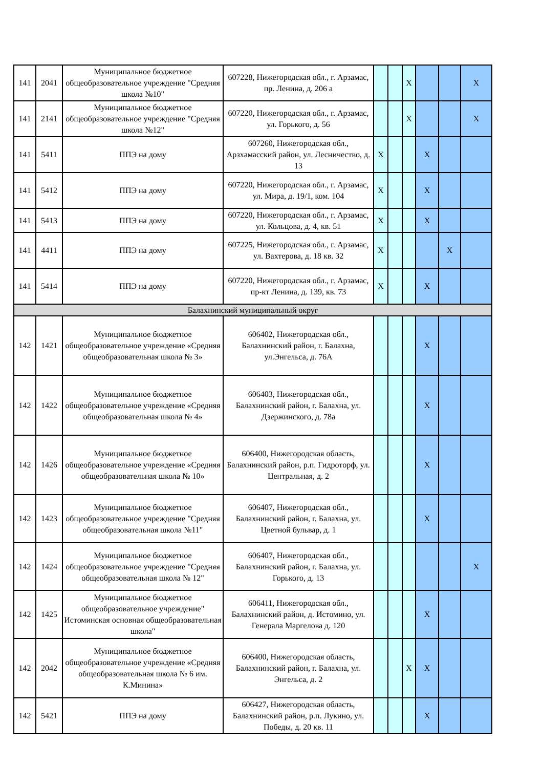| 141 | 2041 | Муниципальное бюджетное общеобразовательное учреждение "Средняя школа №10" | 607228, Нижегородская обл., г. Арзамас, пр. Ленина, д. 206 а | | | X | | | X |
| 141 | 2141 | Муниципальное бюджетное общеобразовательное учреждение "Средняя школа №12" | 607220, Нижегородская обл., г. Арзамас, ул. Горького, д. 56 | | | X | | | X |
| 141 | 5411 | ППЭ на дому | 607260, Нижегородская обл., Арзхамасский район, ул. Лесничество, д. 13 | X | | | X | | |
| 141 | 5412 | ППЭ на дому | 607220, Нижегородская обл., г. Арзамас, ул. Мира, д. 19/1, ком. 104 | X | | | X | | |
| 141 | 5413 | ППЭ на дому | 607220, Нижегородская обл., г. Арзамас, ул. Кольцова, д. 4, кв. 51 | X | | | X | | |
| 141 | 4411 | ППЭ на дому | 607225, Нижегородская обл., г. Арзамас, ул. Вахтерова, д. 18 кв. 32 | X | | | | X | |
| 141 | 5414 | ППЭ на дому | 607220, Нижегородская обл., г. Арзамас, пр-кт Ленина, д. 139, кв. 73 | X | | | X | | |
| Балахнинский муниципальный округ | | | | | | | | | |
| 142 | 1421 | Муниципальное бюджетное общеобразовательное учреждение «Средняя общеобразовательная школа № 3» | 606402, Нижегородская обл., Балахнинский район, г. Балахна, ул.Энгельса, д. 76А | | | | X | | |
| 142 | 1422 | Муниципальное бюджетное общеобразовательное учреждение «Средняя общеобразовательная школа № 4» | 606403, Нижегородская обл., Балахнинский район, г. Балахна, ул. Дзержинского, д. 78а | | | | X | | |
| 142 | 1426 | Муниципальное бюджетное общеобразовательное учреждение «Средняя общеобразовательная школа № 10» | 606400, Нижегородская область, Балахнинский район, р.п. Гидроторф, ул. Центральная, д. 2 | | | | X | | |
| 142 | 1423 | Муниципальное бюджетное общеобразовательное учреждение "Средняя общеобразовательная школа №11" | 606407, Нижегородская обл., Балахнинский район, г. Балахна, ул. Цветной бульвар, д. 1 | | | | X | | |
| 142 | 1424 | Муниципальное бюджетное общеобразовательное учреждение "Средняя общеобразовательная школа № 12" | 606407, Нижегородская обл., Балахнинский район, г. Балахна, ул. Горького, д. 13 | | | | | | X |
| 142 | 1425 | Муниципальное бюджетное общеобразовательное учреждение" Истоминская основная общеобразовательная школа" | 606411, Нижегородская обл., Балахнинский район, д. Истомино, ул. Генерала Маргелова д. 120 | | | | X | | |
| 142 | 2042 | Муниципальное бюджетное общеобразовательное учреждение «Средняя общеобразовательная школа № 6 им. К.Минина» | 606400, Нижегородская область, Балахнинский район, г. Балахна, ул. Энгельса, д. 2 | | | X | X | | |
| 142 | 5421 | ППЭ на дому | 606427, Нижегородская область, Балахнинский район, р.п. Лукино, ул. Победы, д. 20 кв. 11 | | | | X | | |